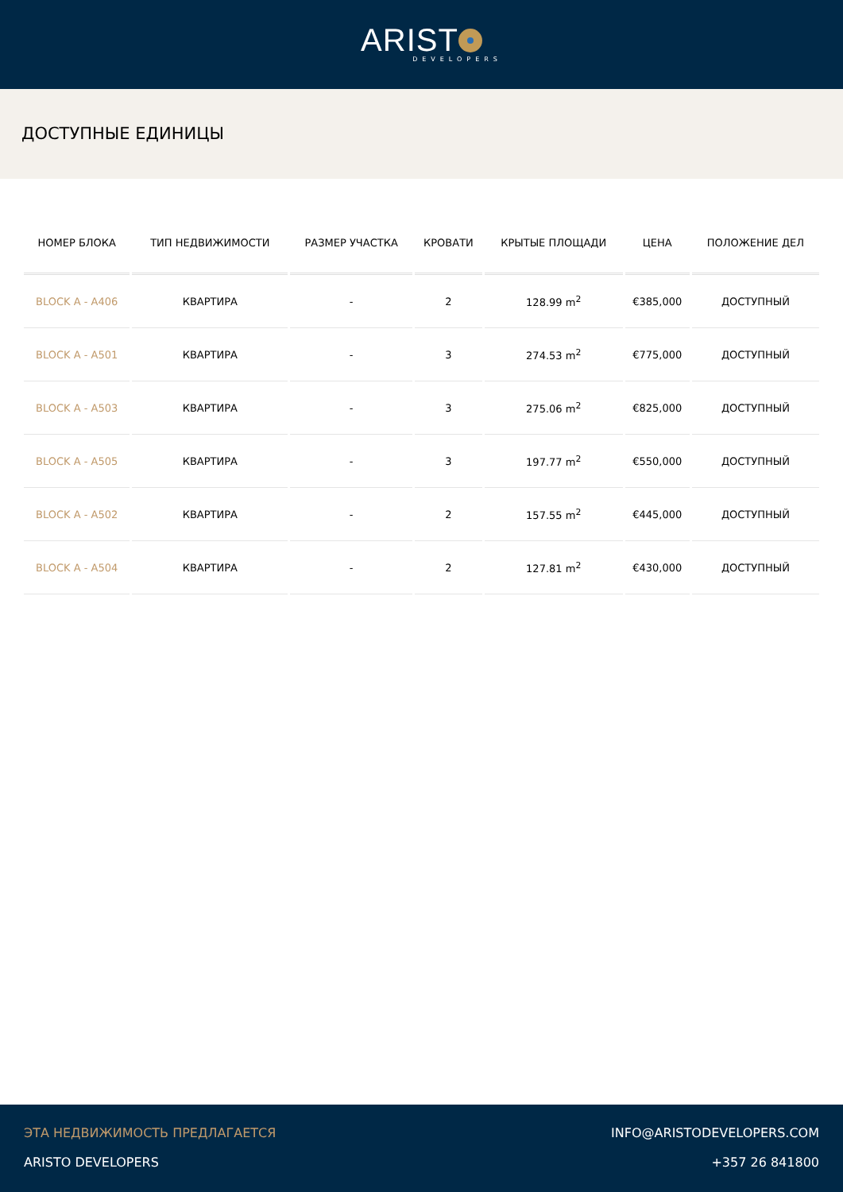ARIST
DEVELOPERS
ДОСТУПНЫЕ ЕДИНИЦЫ
| НОМЕР БЛОКА | ТИП НЕДВИЖИМОСТИ | РАЗМЕР УЧАСТКА | КРОВАТИ | КРЫТЫЕ ПЛОЩАДИ | ЦЕНА | ПОЛОЖЕНИЕ ДЕЛ |
| --- | --- | --- | --- | --- | --- | --- |
| BLOCK A - A406 | КВАРТИРА | - | 2 | 128.99 m<sup>2</sup> | €385,000 | ДОСТУПНЫЙ |
| BLOCK A - A501 | КВАРТИРА | - | 3 | 274.53 m<sup>2</sup> | €775,000 | ДОСТУПНЫЙ |
| BLOCK A - A503 | КВАРТИРА | - | 3 | 275.06 m<sup>2</sup> | €825,000 | ДОСТУПНЫЙ |
| BLOCK A - A505 | КВАРТИРА | - | 3 | 197.77 m<sup>2</sup> | €550,000 | ДОСТУПНЫЙ |
| BLOCK A - A502 | КВАРТИРА | - | 2 | 157.55 m<sup>2</sup> | €445,000 | ДОСТУПНЫЙ |
| BLOCK A - A504 | КВАРТИРА | - | 2 | 127.81 m<sup>2</sup> | €430,000 | ДОСТУПНЫЙ |
ЭТА НЕДВИЖИМОСТЬ ПРЕДЛАГАЕТСЯ
ARISTO DEVELOPERS
INFO@ARISTODEVELOPERS.COM
+357 26 841800